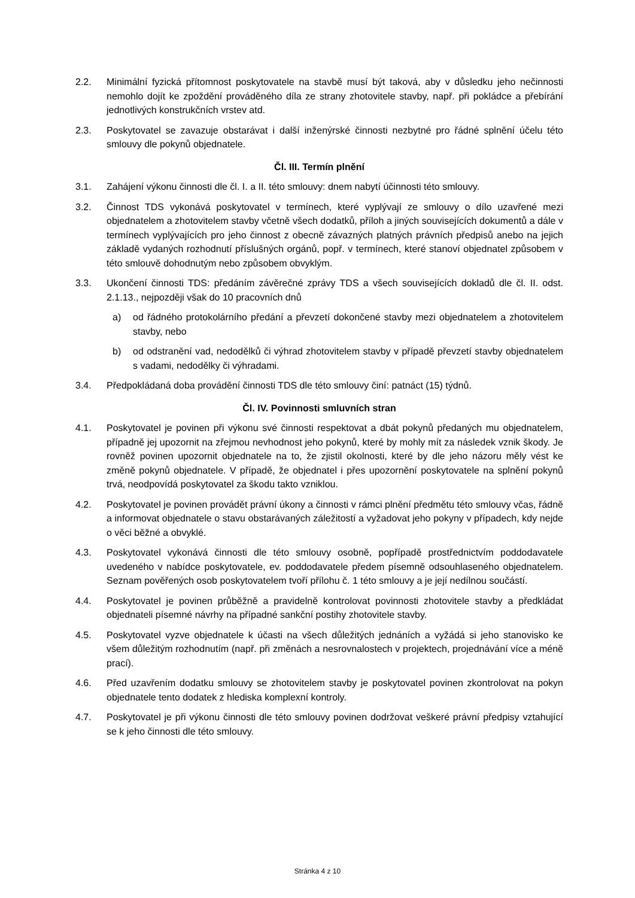2.2. Minimální fyzická přítomnost poskytovatele na stavbě musí být taková, aby v důsledku jeho nečinnosti nemohlo dojít ke zpoždění prováděného díla ze strany zhotovitele stavby, např. při pokládce a přebírání jednotlivých konstrukčních vrstev atd.
2.3. Poskytovatel se zavazuje obstarávat i další inženýrské činnosti nezbytné pro řádné splnění účelu této smlouvy dle pokynů objednatele.
Čl. III. Termín plnění
3.1. Zahájení výkonu činnosti dle čl. I. a II. této smlouvy: dnem nabytí účinnosti této smlouvy.
3.2. Činnost TDS vykonává poskytovatel v termínech, které vyplývají ze smlouvy o dílo uzavřené mezi objednatelem a zhotovitelem stavby včetně všech dodatků, příloh a jiných souvisejících dokumentů a dále v termínech vyplývajících pro jeho činnost z obecně závazných platných právních předpisů anebo na jejich základě vydaných rozhodnutí příslušných orgánů, popř. v termínech, které stanoví objednatel způsobem v této smlouvě dohodnutým nebo způsobem obvyklým.
3.3. Ukončení činnosti TDS: předáním závěrečné zprávy TDS a všech souvisejících dokladů dle čl. II. odst. 2.1.13., nejpozději však do 10 pracovních dnů
a) od řádného protokolárního předání a převzetí dokončené stavby mezi objednatelem a zhotovitelem stavby, nebo
b) od odstranění vad, nedodělků či výhrad zhotovitelem stavby v případě převzetí stavby objednatelem s vadami, nedodělky či výhradami.
3.4. Předpokládaná doba provádění činnosti TDS dle této smlouvy činí: patnáct (15) týdnů.
Čl. IV. Povinnosti smluvních stran
4.1. Poskytovatel je povinen při výkonu své činnosti respektovat a dbát pokynů předaných mu objednatelem, případně jej upozornit na zřejmou nevhodnost jeho pokynů, které by mohly mít za následek vznik škody. Je rovněž povinen upozornit objednatele na to, že zjistil okolnosti, které by dle jeho názoru měly vést ke změně pokynů objednatele. V případě, že objednatel i přes upozornění poskytovatele na splnění pokynů trvá, neodpovídá poskytovatel za škodu takto vzniklou.
4.2. Poskytovatel je povinen provádět právní úkony a činnosti v rámci plnění předmětu této smlouvy včas, řádně a informovat objednatele o stavu obstarávaných záležitostí a vyžadovat jeho pokyny v případech, kdy nejde o věci běžné a obvyklé.
4.3. Poskytovatel vykonává činnosti dle této smlouvy osobně, popřípadě prostřednictvím poddodavatele uvedeného v nabídce poskytovatele, ev. poddodavatele předem písemně odsouhlaseného objednatelem. Seznam pověřených osob poskytovatelem tvoří přílohu č. 1 této smlouvy a je její nedílnou součástí.
4.4. Poskytovatel je povinen průběžně a pravidelně kontrolovat povinnosti zhotovitele stavby a předkládat objednateli písemné návrhy na případné sankční postihy zhotovitele stavby.
4.5. Poskytovatel vyzve objednatele k účasti na všech důležitých jednáních a vyžádá si jeho stanovisko ke všem důležitým rozhodnutím (např. při změnách a nesrovnalostech v projektech, projednávání více a méně prací).
4.6. Před uzavřením dodatku smlouvy se zhotovitelem stavby je poskytovatel povinen zkontrolovat na pokyn objednatele tento dodatek z hlediska komplexní kontroly.
4.7. Poskytovatel je při výkonu činnosti dle této smlouvy povinen dodržovat veškeré právní předpisy vztahující se k jeho činnosti dle této smlouvy.
Stránka 4 z 10